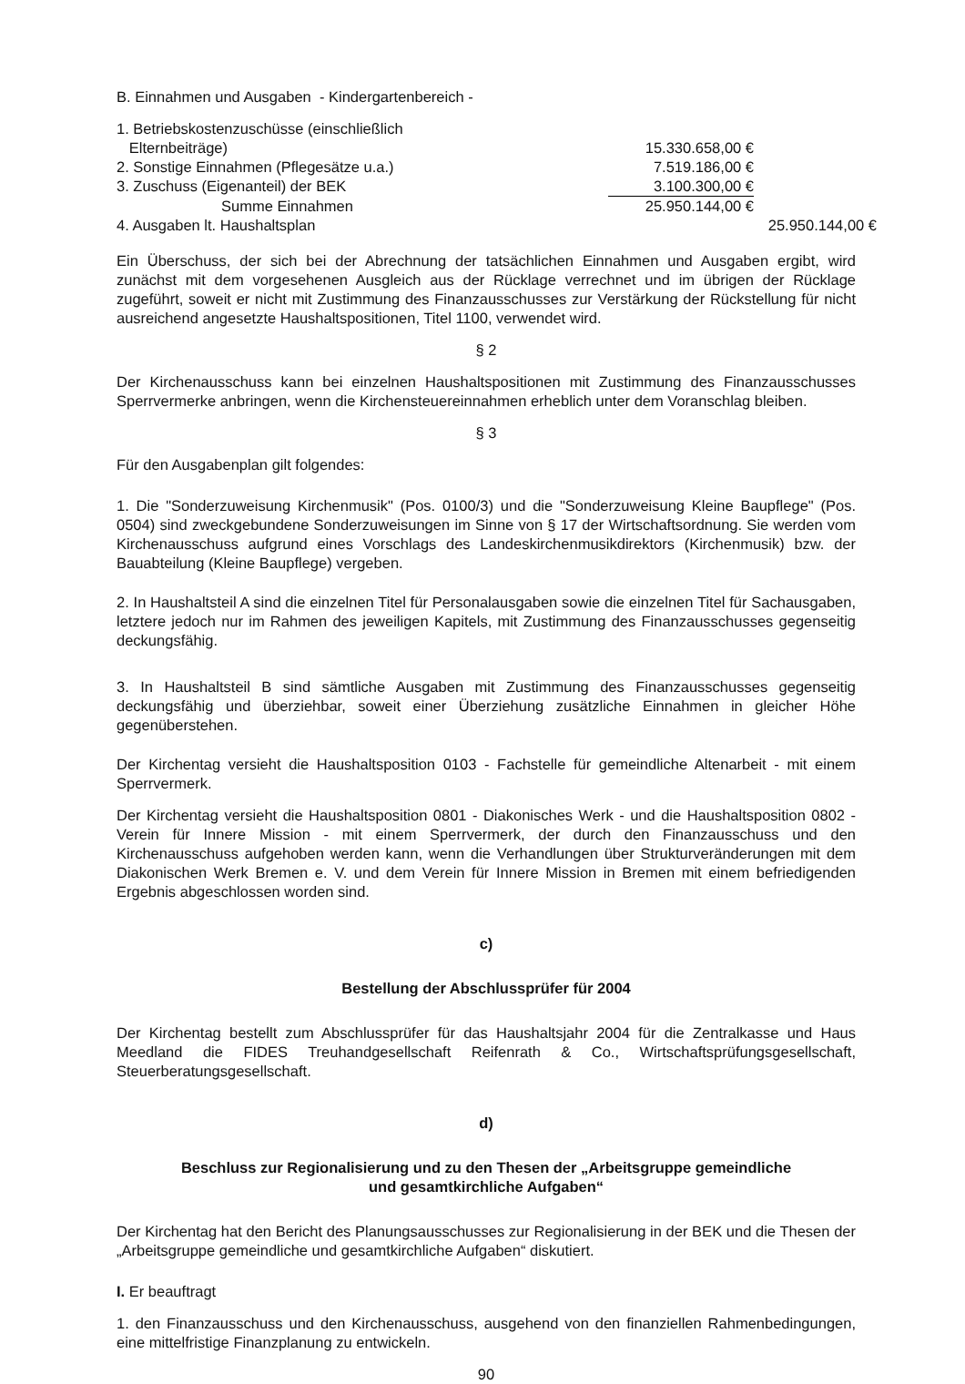B. Einnahmen und Ausgaben - Kindergartenbereich -
| 1. Betriebskostenzuschüsse (einschließlich Elternbeiträge) | 15.330.658,00 € | |
| 2. Sonstige Einnahmen (Pflegesätze u.a.) | 7.519.186,00 € | |
| 3. Zuschuss (Eigenanteil) der BEK | 3.100.300,00 € | |
| Summe Einnahmen | 25.950.144,00 € | |
| 4. Ausgaben lt. Haushaltsplan | | 25.950.144,00 € |
Ein Überschuss, der sich bei der Abrechnung der tatsächlichen Einnahmen und Ausgaben ergibt, wird zunächst mit dem vorgesehenen Ausgleich aus der Rücklage verrechnet und im übrigen der Rücklage zugeführt, soweit er nicht mit Zustimmung des Finanzausschusses zur Verstärkung der Rückstellung für nicht ausreichend angesetzte Haushaltspositionen, Titel 1100, verwendet wird.
§ 2
Der Kirchenausschuss kann bei einzelnen Haushaltspositionen mit Zustimmung des Finanzausschusses Sperrvermerke anbringen, wenn die Kirchensteuereinnahmen erheblich unter dem Voranschlag bleiben.
§ 3
Für den Ausgabenplan gilt folgendes:
1. Die "Sonderzuweisung Kirchenmusik" (Pos. 0100/3) und die "Sonderzuweisung Kleine Baupflege" (Pos. 0504) sind zweckgebundene Sonderzuweisungen im Sinne von § 17 der Wirtschaftsordnung. Sie werden vom Kirchenausschuss aufgrund eines Vorschlags des Landeskirchenmusikdirektors (Kirchenmusik) bzw. der Bauabteilung (Kleine Baupflege) vergeben.
2. In Haushaltsteil A sind die einzelnen Titel für Personalausgaben sowie die einzelnen Titel für Sachausgaben, letztere jedoch nur im Rahmen des jeweiligen Kapitels, mit Zustimmung des Finanzausschusses gegenseitig deckungsfähig.
3. In Haushaltsteil B sind sämtliche Ausgaben mit Zustimmung des Finanzausschusses gegenseitig deckungsfähig und überziehbar, soweit einer Überziehung zusätzliche Einnahmen in gleicher Höhe gegenüberstehen.
Der Kirchentag versieht die Haushaltsposition 0103 - Fachstelle für gemeindliche Altenarbeit - mit einem Sperrvermerk.
Der Kirchentag versieht die Haushaltsposition 0801 - Diakonisches Werk - und die Haushaltsposition 0802 - Verein für Innere Mission - mit einem Sperrvermerk, der durch den Finanzausschuss und den Kirchenausschuss aufgehoben werden kann, wenn die Verhandlungen über Strukturveränderungen mit dem Diakonischen Werk Bremen e. V. und dem Verein für Innere Mission in Bremen mit einem befriedigenden Ergebnis abgeschlossen worden sind.
c)
Bestellung der Abschlussprüfer für 2004
Der Kirchentag bestellt zum Abschlussprüfer für das Haushaltsjahr 2004 für die Zentralkasse und Haus Meedland die FIDES Treuhandgesellschaft Reifenrath & Co., Wirtschaftsprüfungsgesellschaft, Steuerberatungsgesellschaft.
d)
Beschluss zur Regionalisierung und zu den Thesen der „Arbeitsgruppe gemeindliche
und gesamtkirchliche Aufgaben“
Der Kirchentag hat den Bericht des Planungsausschusses zur Regionalisierung in der BEK und die Thesen der „Arbeitsgruppe gemeindliche und gesamtkirchliche Aufgaben“ diskutiert.
I. Er beauftragt
1. den Finanzausschuss und den Kirchenausschuss, ausgehend von den finanziellen Rahmenbedingungen, eine mittelfristige Finanzplanung zu entwickeln.
90